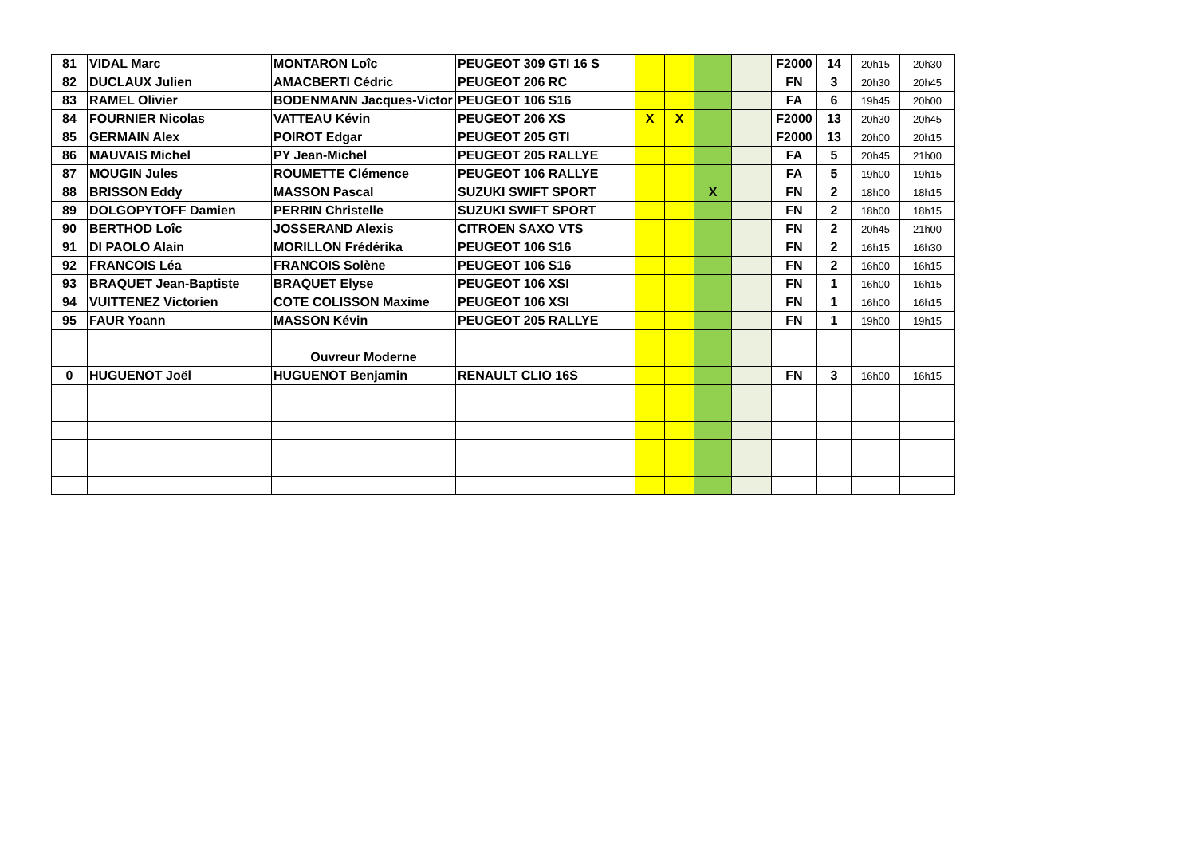| 81 | VIDAL Marc | MONTARON Loîc | PEUGEOT 309 GTI 16 S | | | | | F2000 | 14 | 20h15 | 20h30 |
| 82 | DUCLAUX Julien | AMACBERTI Cédric | PEUGEOT 206 RC | | | | | FN | 3 | 20h30 | 20h45 |
| 83 | RAMEL Olivier | BODENMANN Jacques-Victor | PEUGEOT 106 S16 | | | | | FA | 6 | 19h45 | 20h00 |
| 84 | FOURNIER Nicolas | VATTEAU Kévin | PEUGEOT 206 XS | X | X | | | F2000 | 13 | 20h30 | 20h45 |
| 85 | GERMAIN Alex | POIROT Edgar | PEUGEOT 205 GTI | | | | | F2000 | 13 | 20h00 | 20h15 |
| 86 | MAUVAIS Michel | PY Jean-Michel | PEUGEOT 205 RALLYE | | | | | FA | 5 | 20h45 | 21h00 |
| 87 | MOUGIN Jules | ROUMETTE Clémence | PEUGEOT 106 RALLYE | | | | | FA | 5 | 19h00 | 19h15 |
| 88 | BRISSON Eddy | MASSON Pascal | SUZUKI SWIFT SPORT | | | X | | FN | 2 | 18h00 | 18h15 |
| 89 | DOLGOPYTOFF Damien | PERRIN Christelle | SUZUKI SWIFT SPORT | | | | | FN | 2 | 18h00 | 18h15 |
| 90 | BERTHOD Loîc | JOSSERAND Alexis | CITROEN SAXO VTS | | | | | FN | 2 | 20h45 | 21h00 |
| 91 | DI PAOLO Alain | MORILLON Frédérika | PEUGEOT 106 S16 | | | | | FN | 2 | 16h15 | 16h30 |
| 92 | FRANCOIS Léa | FRANCOIS Solène | PEUGEOT 106 S16 | | | | | FN | 2 | 16h00 | 16h15 |
| 93 | BRAQUET Jean-Baptiste | BRAQUET Elyse | PEUGEOT 106 XSI | | | | | FN | 1 | 16h00 | 16h15 |
| 94 | VUITTENEZ Victorien | COTE COLISSON Maxime | PEUGEOT 106 XSI | | | | | FN | 1 | 16h00 | 16h15 |
| 95 | FAUR Yoann | MASSON Kévin | PEUGEOT 205 RALLYE | | | | | FN | 1 | 19h00 | 19h15 |
| | | Ouvreur Moderne | | | | | | | | | |
| 0 | HUGUENOT Joël | HUGUENOT Benjamin | RENAULT CLIO 16S | | | | | FN | 3 | 16h00 | 16h15 |